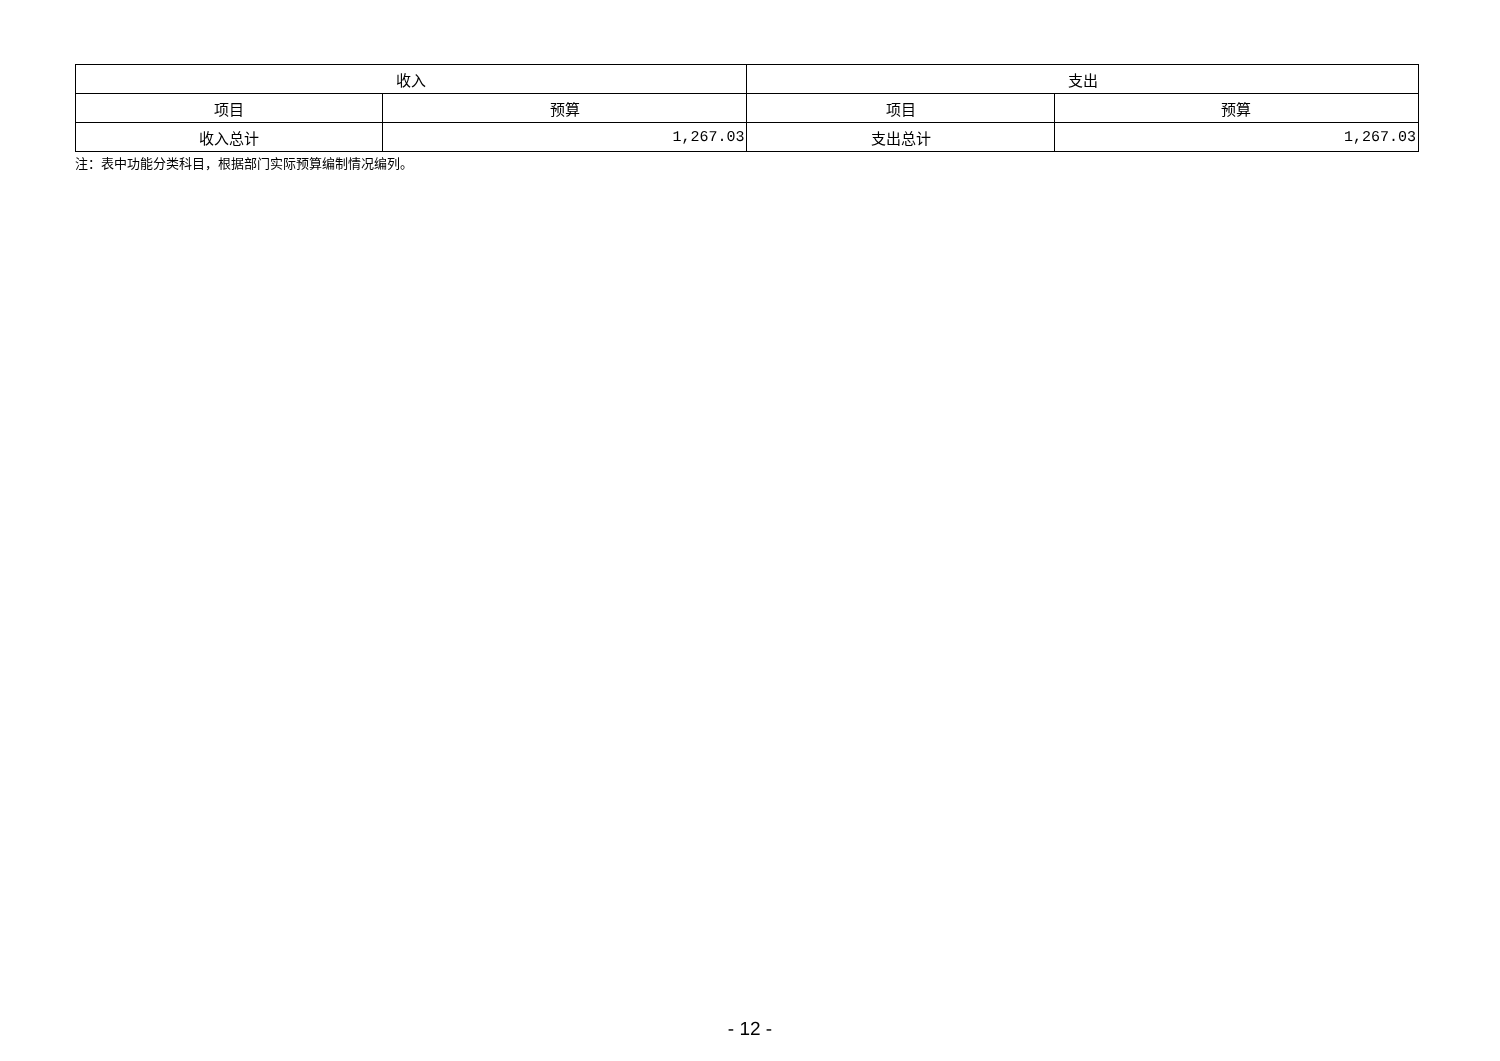| 收入 | | 支出 | |
| --- | --- | --- | --- |
| 项目 | 预算 | 项目 | 预算 |
| 收入总计 | 1,267.03 | 支出总计 | 1,267.03 |
注：表中功能分类科目，根据部门实际预算编制情况编列。
- 12 -